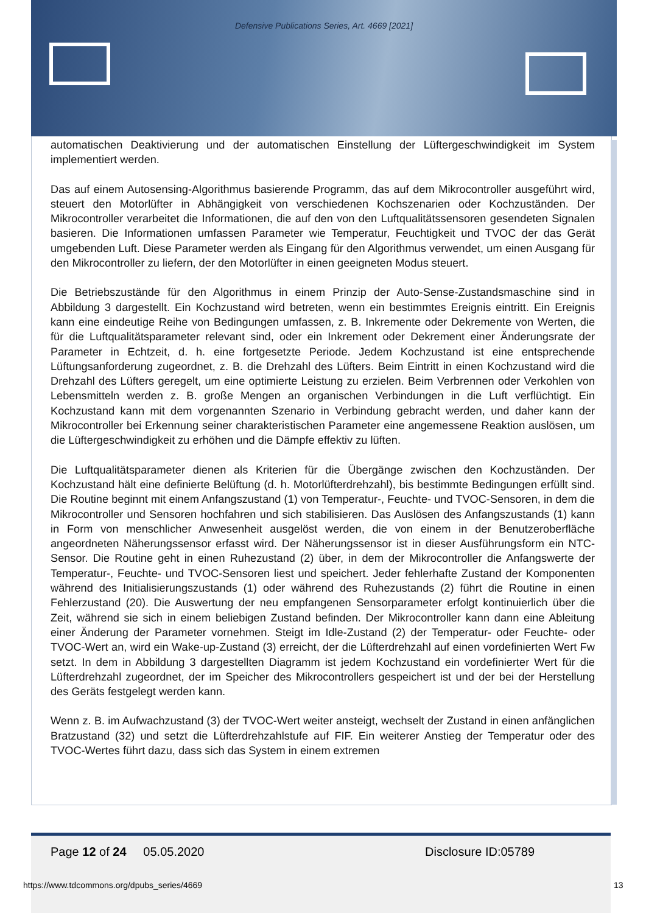Defensive Publications Series, Art. 4669 [2021]
automatischen Deaktivierung und der automatischen Einstellung der Lüftergeschwindigkeit im System implementiert werden.
Das auf einem Autosensing-Algorithmus basierende Programm, das auf dem Mikrocontroller ausgeführt wird, steuert den Motorlüfter in Abhängigkeit von verschiedenen Kochszenarien oder Kochzuständen. Der Mikrocontroller verarbeitet die Informationen, die auf den von den Luftqualitätssensoren gesendeten Signalen basieren. Die Informationen umfassen Parameter wie Temperatur, Feuchtigkeit und TVOC der das Gerät umgebenden Luft. Diese Parameter werden als Eingang für den Algorithmus verwendet, um einen Ausgang für den Mikrocontroller zu liefern, der den Motorlüfter in einen geeigneten Modus steuert.
Die Betriebszustände für den Algorithmus in einem Prinzip der Auto-Sense-Zustandsmaschine sind in Abbildung 3 dargestellt. Ein Kochzustand wird betreten, wenn ein bestimmtes Ereignis eintritt. Ein Ereignis kann eine eindeutige Reihe von Bedingungen umfassen, z. B. Inkremente oder Dekremente von Werten, die für die Luftqualitätsparameter relevant sind, oder ein Inkrement oder Dekrement einer Änderungsrate der Parameter in Echtzeit, d. h. eine fortgesetzte Periode. Jedem Kochzustand ist eine entsprechende Lüftungsanforderung zugeordnet, z. B. die Drehzahl des Lüfters. Beim Eintritt in einen Kochzustand wird die Drehzahl des Lüfters geregelt, um eine optimierte Leistung zu erzielen. Beim Verbrennen oder Verkohlen von Lebensmitteln werden z. B. große Mengen an organischen Verbindungen in die Luft verflüchtigt. Ein Kochzustand kann mit dem vorgenannten Szenario in Verbindung gebracht werden, und daher kann der Mikrocontroller bei Erkennung seiner charakteristischen Parameter eine angemessene Reaktion auslösen, um die Lüftergeschwindigkeit zu erhöhen und die Dämpfe effektiv zu lüften.
Die Luftqualitätsparameter dienen als Kriterien für die Übergänge zwischen den Kochzuständen. Der Kochzustand hält eine definierte Belüftung (d. h. Motorlüfterdrehzahl), bis bestimmte Bedingungen erfüllt sind. Die Routine beginnt mit einem Anfangszustand (1) von Temperatur-, Feuchte- und TVOC-Sensoren, in dem die Mikrocontroller und Sensoren hochfahren und sich stabilisieren. Das Auslösen des Anfangszustands (1) kann in Form von menschlicher Anwesenheit ausgelöst werden, die von einem in der Benutzeroberfläche angeordneten Näherungssensor erfasst wird. Der Näherungssensor ist in dieser Ausführungsform ein NTC-Sensor. Die Routine geht in einen Ruhezustand (2) über, in dem der Mikrocontroller die Anfangswerte der Temperatur-, Feuchte- und TVOC-Sensoren liest und speichert. Jeder fehlerhafte Zustand der Komponenten während des Initialisierungszustands (1) oder während des Ruhezustands (2) führt die Routine in einen Fehlerzustand (20). Die Auswertung der neu empfangenen Sensorparameter erfolgt kontinuierlich über die Zeit, während sie sich in einem beliebigen Zustand befinden. Der Mikrocontroller kann dann eine Ableitung einer Änderung der Parameter vornehmen. Steigt im Idle-Zustand (2) der Temperatur- oder Feuchte- oder TVOC-Wert an, wird ein Wake-up-Zustand (3) erreicht, der die Lüfterdrehzahl auf einen vordefinierten Wert Fw setzt. In dem in Abbildung 3 dargestellten Diagramm ist jedem Kochzustand ein vordefinierter Wert für die Lüfterdrehzahl zugeordnet, der im Speicher des Mikrocontrollers gespeichert ist und der bei der Herstellung des Geräts festgelegt werden kann.
Wenn z. B. im Aufwachzustand (3) der TVOC-Wert weiter ansteigt, wechselt der Zustand in einen anfänglichen Bratzustand (32) und setzt die Lüfterdrehzahlstufe auf FIF. Ein weiterer Anstieg der Temperatur oder des TVOC-Wertes führt dazu, dass sich das System in einem extremen
Page 12 of 24 05.05.2020 Disclosure ID:05789
https://www.tdcommons.org/dpubs_series/4669
13